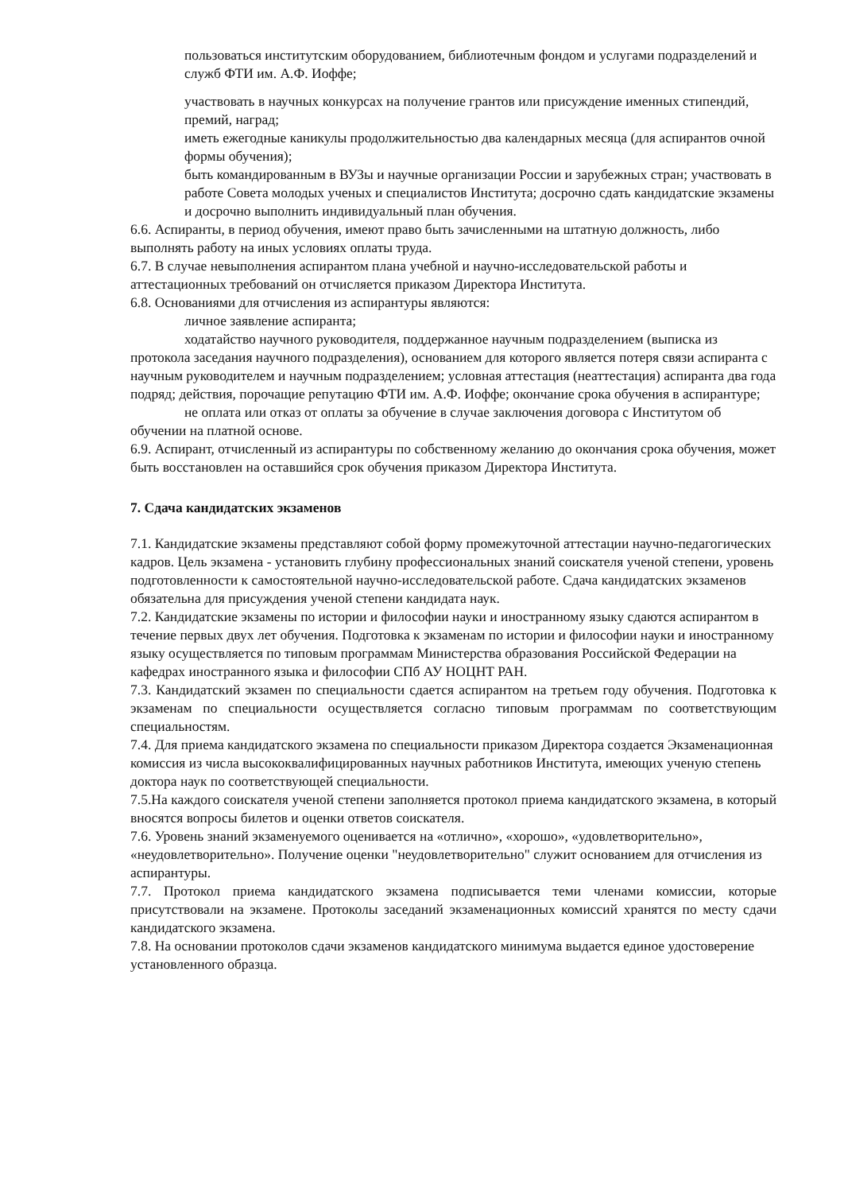пользоваться институтским оборудованием, библиотечным фондом и услугами подразделений и служб ФТИ им. А.Ф. Иоффе;
участвовать в научных конкурсах на получение грантов или присуждение именных стипендий, премий, наград;
иметь ежегодные каникулы продолжительностью два календарных месяца (для аспирантов очной формы обучения);
быть командированным в ВУЗы и научные организации России и зарубежных стран; участвовать в работе Совета молодых ученых и специалистов Института; досрочно сдать кандидатские экзамены и досрочно выполнить индивидуальный план обучения.
6.6. Аспиранты, в период обучения, имеют право быть зачисленными на штатную должность, либо выполнять работу на иных условиях оплаты труда.
6.7. В случае невыполнения аспирантом плана учебной и научно-исследовательской работы и аттестационных требований он отчисляется приказом Директора Института.
6.8. Основаниями для отчисления из аспирантуры являются:
личное заявление аспиранта;
ходатайство научного руководителя, поддержанное научным подразделением (выписка из протокола заседания научного подразделения), основанием для которого является потеря связи аспиранта с научным руководителем и научным подразделением; условная аттестация (неаттестация) аспиранта два года подряд; действия, порочащие репутацию ФТИ им. А.Ф. Иоффе; окончание срока обучения в аспирантуре;
не оплата или отказ от оплаты за обучение в случае заключения договора с Институтом об обучении на платной основе.
6.9. Аспирант, отчисленный из аспирантуры по собственному желанию до окончания срока обучения, может быть восстановлен на оставшийся срок обучения приказом Директора Института.
7. Сдача кандидатских экзаменов
7.1. Кандидатские экзамены представляют собой форму промежуточной аттестации научно-педагогических кадров. Цель экзамена - установить глубину профессиональных знаний соискателя ученой степени, уровень подготовленности к самостоятельной научно-исследовательской работе. Сдача кандидатских экзаменов обязательна для присуждения ученой степени кандидата наук.
7.2. Кандидатские экзамены по истории и философии науки и иностранному языку сдаются аспирантом в течение первых двух лет обучения. Подготовка к экзаменам по истории и философии науки и иностранному языку осуществляется по типовым программам Министерства образования Российской Федерации на кафедрах иностранного языка и философии СПб АУ НОЦНТ РАН.
7.3. Кандидатский экзамен по специальности сдается аспирантом на третьем году обучения. Подготовка к экзаменам по специальности осуществляется согласно типовым программам по соответствующим специальностям.
7.4. Для приема кандидатского экзамена по специальности приказом Директора создается Экзаменационная комиссия из числа высококвалифицированных научных работников Института, имеющих ученую степень доктора наук по соответствующей специальности.
7.5.На каждого соискателя ученой степени заполняется протокол приема кандидатского экзамена, в который вносятся вопросы билетов и оценки ответов соискателя.
7.6. Уровень знаний экзаменуемого оценивается на «отлично», «хорошо», «удовлетворительно», «неудовлетворительно». Получение оценки "неудовлетворительно" служит основанием для отчисления из аспирантуры.
7.7. Протокол приема кандидатского экзамена подписывается теми членами комиссии, которые присутствовали на экзамене. Протоколы заседаний экзаменационных комиссий хранятся по месту сдачи кандидатского экзамена.
7.8. На основании протоколов сдачи экзаменов кандидатского минимума выдается единое удостоверение установленного образца.